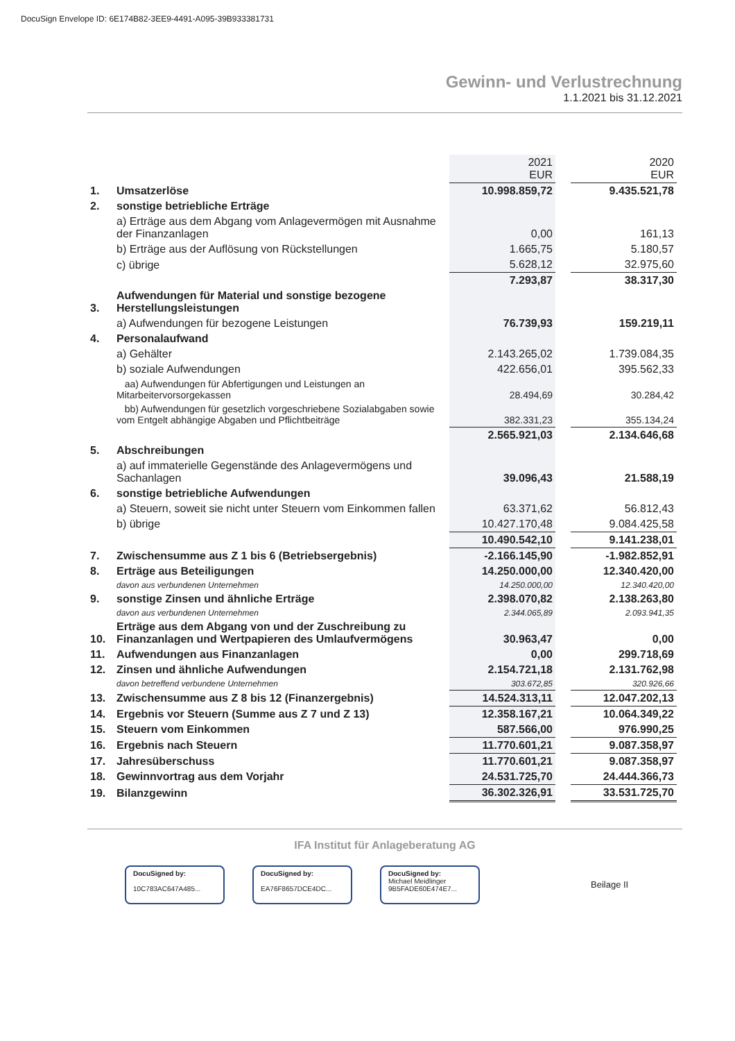DocuSign Envelope ID: 6E174B82-3EE9-4491-A095-39B933381731
Gewinn- und Verlustrechnung
1.1.2021 bis 31.12.2021
| | | 2021 EUR | | 2020 EUR |
| 1. | Umsatzerlöse | 10.998.859,72 | | 9.435.521,78 |
| 2. | sonstige betriebliche Erträge | | | |
| | a) Erträge aus dem Abgang vom Anlagevermögen mit Ausnahme der Finanzanlagen | 0,00 | | 161,13 |
| | b) Erträge aus der Auflösung von Rückstellungen | 1.665,75 | | 5.180,57 |
| | c) übrige | 5.628,12 | | 32.975,60 |
| | | 7.293,87 | | 38.317,30 |
| 3. | Aufwendungen für Material und sonstige bezogene Herstellungsleistungen | | | |
| | a) Aufwendungen für bezogene Leistungen | 76.739,93 | | 159.219,11 |
| 4. | Personalaufwand | | | |
| | a) Gehälter | 2.143.265,02 | | 1.739.084,35 |
| | b) soziale Aufwendungen | 422.656,01 | | 395.562,33 |
| | aa) Aufwendungen für Abfertigungen und Leistungen an Mitarbeitervorsorgekassen | 28.494,69 | | 30.284,42 |
| | bb) Aufwendungen für gesetzlich vorgeschriebene Sozialabgaben sowie vom Entgelt abhängige Abgaben und Pflichtbeiträge | 382.331,23 | | 355.134,24 |
| | | 2.565.921,03 | | 2.134.646,68 |
| 5. | Abschreibungen | | | |
| | a) auf immaterielle Gegenstände des Anlagevermögens und Sachanlagen | 39.096,43 | | 21.588,19 |
| 6. | sonstige betriebliche Aufwendungen | | | |
| | a) Steuern, soweit sie nicht unter Steuern vom Einkommen fallen | 63.371,62 | | 56.812,43 |
| | b) übrige | 10.427.170,48 | | 9.084.425,58 |
| | | 10.490.542,10 | | 9.141.238,01 |
| 7. | Zwischensumme aus Z 1 bis 6 (Betriebsergebnis) | -2.166.145,90 | | -1.982.852,91 |
| 8. | Erträge aus Beteiligungen | 14.250.000,00 | | 12.340.420,00 |
| | davon aus verbundenen Unternehmen | 14.250.000,00 | | 12.340.420,00 |
| 9. | sonstige Zinsen und ähnliche Erträge | 2.398.070,82 | | 2.138.263,80 |
| | davon aus verbundenen Unternehmen | 2.344.065,89 | | 2.093.941,35 |
| 10. | Erträge aus dem Abgang von und der Zuschreibung zu Finanzanlagen und Wertpapieren des Umlaufvermögens | 30.963,47 | | 0,00 |
| 11. | Aufwendungen aus Finanzanlagen | 0,00 | | 299.718,69 |
| 12. | Zinsen und ähnliche Aufwendungen | 2.154.721,18 | | 2.131.762,98 |
| | davon betreffend verbundene Unternehmen | 303.672,85 | | 320.926,66 |
| 13. | Zwischensumme aus Z 8 bis 12 (Finanzergebnis) | 14.524.313,11 | | 12.047.202,13 |
| 14. | Ergebnis vor Steuern (Summe aus Z 7 und Z 13) | 12.358.167,21 | | 10.064.349,22 |
| 15. | Steuern vom Einkommen | 587.566,00 | | 976.990,25 |
| 16. | Ergebnis nach Steuern | 11.770.601,21 | | 9.087.358,97 |
| 17. | Jahresüberschuss | 11.770.601,21 | | 9.087.358,97 |
| 18. | Gewinnvortrag aus dem Vorjahr | 24.531.725,70 | | 24.444.366,73 |
| 19. | Bilanzgewinn | 36.302.326,91 | | 33.531.725,70 |
IFA Institut für Anlageberatung AG
DocuSigned by:
10C783AC647A485...
DocuSigned by:
EA76F8657DCE4DC...
DocuSigned by:
Michael Meidlinger
9B5FADE60E474E7...
Beilage II